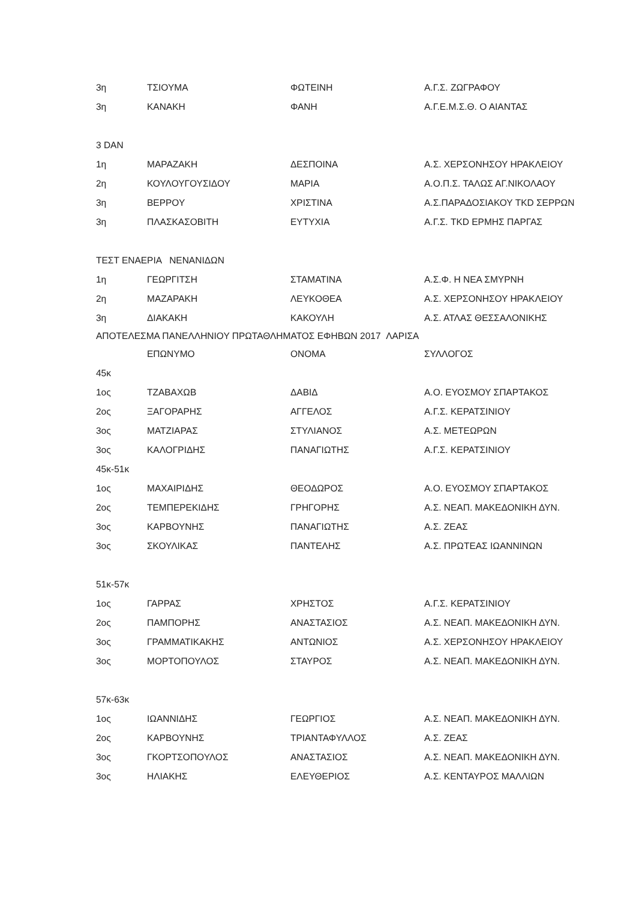| 3η | ΤΣΙΟΥΜΑ | ΦΩΤΕΙΝΗ | Α.Γ.Σ. ΖΩΓΡΑΦΟΥ |
| 3η | ΚΑΝΑΚΗ | ΦΑΝΗ | Α.Γ.Ε.Μ.Σ.Θ. Ο ΑΙΑΝΤΑΣ |
| 3 DAN | | | |
| 1η | ΜΑΡΑΖΑΚΗ | ΔΕΣΠΟΙΝΑ | Α.Σ. ΧΕΡΣΟΝΗΣΟΥ ΗΡΑΚΛΕΙΟΥ |
| 2η | ΚΟΥΛΟΥΓΟΥΣΙΔΟΥ | ΜΑΡΙΑ | Α.Ο.Π.Σ. ΤΑΛΩΣ ΑΓ.ΝΙΚΟΛΑΟΥ |
| 3η | ΒΕΡΡΟΥ | ΧΡΙΣΤΙΝΑ | Α.Σ.ΠΑΡΑΔΟΣΙΑΚΟΥ TKD ΣΕΡΡΩΝ |
| 3η | ΠΛΑΣΚΑΣΟΒΙΤΗ | ΕΥΤΥΧΙΑ | Α.Γ.Σ. TKD ΕΡΜΗΣ ΠΑΡΓΑΣ |
| ΤΕΣΤ ΕΝΑΕΡΙΑ ΝΕΝΑΝΙΔΩΝ | | | |
| 1η | ΓΕΩΡΓΙΤΣΗ | ΣΤΑΜΑΤΙΝΑ | Α.Σ.Φ. Η ΝΕΑ ΣΜΥΡΝΗ |
| 2η | ΜΑΖΑΡΑΚΗ | ΛΕΥΚΟΘΕΑ | Α.Σ. ΧΕΡΣΟΝΗΣΟΥ ΗΡΑΚΛΕΙΟΥ |
| 3η | ΔΙΑΚΑΚΗ | ΚΑΚΟΥΛΗ | Α.Σ. ΑΤΛΑΣ ΘΕΣΣΑΛΟΝΙΚΗΣ |
| ΑΠΟΤΕΛΕΣΜΑ ΠΑΝΕΛΛΗΝΙΟΥ ΠΡΩΤΑΘΛΗΜΑΤΟΣ ΕΦΗΒΩΝ 2017 ΛΑΡΙΣΑ | | | |
| | ΕΠΩΝΥΜΟ | ΟΝΟΜΑ | ΣΥΛΛΟΓΟΣ |
| 45κ | | | |
| 1ος | ΤΖΑΒΑΧΩΒ | ΔΑΒΙΔ | Α.Ο. ΕΥΟΣΜΟΥ ΣΠΑΡΤΑΚΟΣ |
| 2ος | ΞΑΓΟΡΑΡΗΣ | ΑΓΓΕΛΟΣ | Α.Γ.Σ. ΚΕΡΑΤΣΙΝΙΟΥ |
| 3ος | ΜΑΤΖΙΑΡΑΣ | ΣΤΥΛΙΑΝΟΣ | Α.Σ. ΜΕΤΕΩΡΩΝ |
| 3ος | ΚΑΛΟΓΡΙΔΗΣ | ΠΑΝΑΓΙΩΤΗΣ | Α.Γ.Σ. ΚΕΡΑΤΣΙΝΙΟΥ |
| 45κ-51κ | | | |
| 1ος | ΜΑΧΑΙΡΙΔΗΣ | ΘΕΟΔΩΡΟΣ | Α.Ο. ΕΥΟΣΜΟΥ ΣΠΑΡΤΑΚΟΣ |
| 2ος | ΤΕΜΠΕΡΕΚΙΔΗΣ | ΓΡΗΓΟΡΗΣ | Α.Σ. ΝΕΑΠ. ΜΑΚΕΔΟΝΙΚΗ ΔΥΝ. |
| 3ος | ΚΑΡΒΟΥΝΗΣ | ΠΑΝΑΓΙΩΤΗΣ | Α.Σ. ΖΕΑΣ |
| 3ος | ΣΚΟΥΛΙΚΑΣ | ΠΑΝΤΕΛΗΣ | Α.Σ. ΠΡΩΤΕΑΣ ΙΩΑΝΝΙΝΩΝ |
| 51κ-57κ | | | |
| 1ος | ΓΑΡΡΑΣ | ΧΡΗΣΤΟΣ | Α.Γ.Σ. ΚΕΡΑΤΣΙΝΙΟΥ |
| 2ος | ΠΑΜΠΟΡΗΣ | ΑΝΑΣΤΑΣΙΟΣ | Α.Σ. ΝΕΑΠ. ΜΑΚΕΔΟΝΙΚΗ ΔΥΝ. |
| 3ος | ΓΡΑΜΜΑΤΙΚΑΚΗΣ | ΑΝΤΩΝΙΟΣ | Α.Σ. ΧΕΡΣΟΝΗΣΟΥ ΗΡΑΚΛΕΙΟΥ |
| 3ος | ΜΟΡΤΟΠΟΥΛΟΣ | ΣΤΑΥΡΟΣ | Α.Σ. ΝΕΑΠ. ΜΑΚΕΔΟΝΙΚΗ ΔΥΝ. |
| 57κ-63κ | | | |
| 1ος | ΙΩΑΝΝΙΔΗΣ | ΓΕΩΡΓΙΟΣ | Α.Σ. ΝΕΑΠ. ΜΑΚΕΔΟΝΙΚΗ ΔΥΝ. |
| 2ος | ΚΑΡΒΟΥΝΗΣ | ΤΡΙΑΝΤΑΦΥΛΛΟΣ | Α.Σ. ΖΕΑΣ |
| 3ος | ΓΚΟΡΤΣΟΠΟΥΛΟΣ | ΑΝΑΣΤΑΣΙΟΣ | Α.Σ. ΝΕΑΠ. ΜΑΚΕΔΟΝΙΚΗ ΔΥΝ. |
| 3ος | ΗΛΙΑΚΗΣ | ΕΛΕΥΘΕΡΙΟΣ | Α.Σ. ΚΕΝΤΑΥΡΟΣ ΜΑΛΛΙΩΝ |